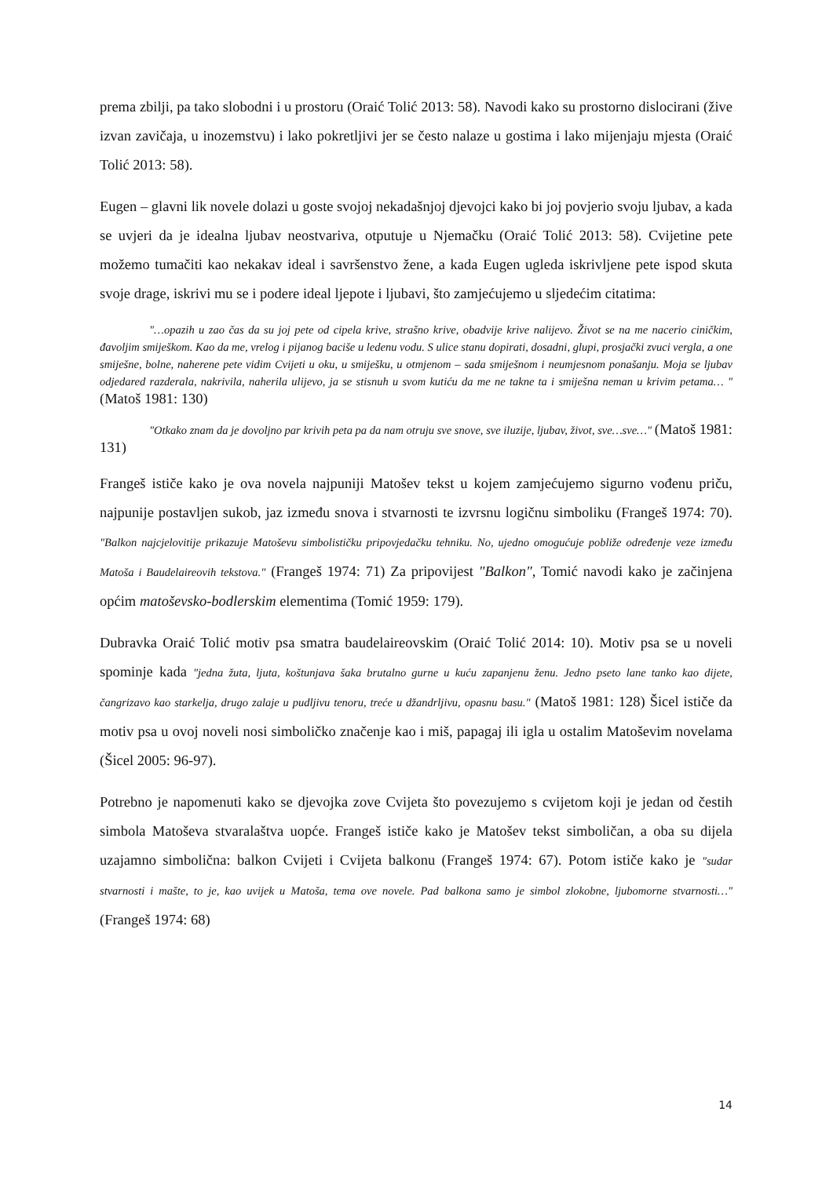prema zbilji, pa tako slobodni i u prostoru (Oraić Tolić 2013: 58). Navodi kako su prostorno dislocirani (žive izvan zavičaja, u inozemstvu) i lako pokretljivi jer se često nalaze u gostima i lako mijenjaju mjesta (Oraić Tolić 2013: 58).
Eugen – glavni lik novele dolazi u goste svojoj nekadašnjoj djevojci kako bi joj povjerio svoju ljubav, a kada se uvjeri da je idealna ljubav neostvariva, otputuje u Njemačku (Oraić Tolić 2013: 58). Cvijetine pete možemo tumačiti kao nekakav ideal i savršenstvo žene, a kada Eugen ugleda iskrivljene pete ispod skuta svoje drage, iskrivi mu se i podere ideal ljepote i ljubavi, što zamjećujemo u sljedećim citatima:
"…opazih u zao čas da su joj pete od cipela krive, strašno krive, obadvije krive nalijevo. Život se na me nacerio ciničkim, đavoljim smiješkom. Kao da me, vrelog i pijanog baciše u ledenu vodu. S ulice stanu dopirati, dosadni, glupi, prosjački zvuci vergla, a one smiješne, bolne, naherene pete vidim Cvijeti u oku, u smiješku, u otmjenom – sada smiješnom i neumjesnom ponašanju. Moja se ljubav odjedared razderala, nakrivila, naherila ulijevo, ja se stisnuh u svom kutiću da me ne takne ta i smiješna neman u krivim petama… " (Matoš 1981: 130)
"Otkako znam da je dovoljno par krivih peta pa da nam otruju sve snove, sve iluzije, ljubav, život, sve…sve…" (Matoš 1981: 131)
Frangeš ističe kako je ova novela najpuniji Matošev tekst u kojem zamjećujemo sigurno vođenu priču, najpunije postavljen sukob, jaz između snova i stvarnosti te izvrsnu logičnu simboliku (Frangeš 1974: 70). "Balkon najcjelovitije prikazuje Matoševu simbolističku pripovjedačku tehniku. No, ujedno omogućuje pobliže određenje veze između Matoša i Baudelaireovih tekstova." (Frangeš 1974: 71) Za pripovijest "Balkon", Tomić navodi kako je začinjena općim matoševsko-bodlerskim elementima (Tomić 1959: 179).
Dubravka Oraić Tolić motiv psa smatra baudelaireovskim (Oraić Tolić 2014: 10). Motiv psa se u noveli spominje kada "jedna žuta, ljuta, koštunjava šaka brutalno gurne u kuću zapanjenu ženu. Jedno pseto lane tanko kao dijete, čangrizavo kao starkelja, drugo zalaje u pudljivu tenoru, treće u džandrljivu, opasnu basu." (Matoš 1981: 128) Šicel ističe da motiv psa u ovoj noveli nosi simboličko značenje kao i miš, papagaj ili igla u ostalim Matoševim novelama (Šicel 2005: 96-97).
Potrebno je napomenuti kako se djevojka zove Cvijeta što povezujemo s cvijetom koji je jedan od čestih simbola Matoševa stvaralaštva uopće. Frangeš ističe kako je Matošev tekst simboličan, a oba su dijela uzajamno simbolična: balkon Cvijeti i Cvijeta balkonu (Frangeš 1974: 67). Potom ističe kako je "sudar stvarnosti i mašte, to je, kao uvijek u Matoša, tema ove novele. Pad balkona samo je simbol zlokobne, ljubomorne stvarnosti…" (Frangeš 1974: 68)
14